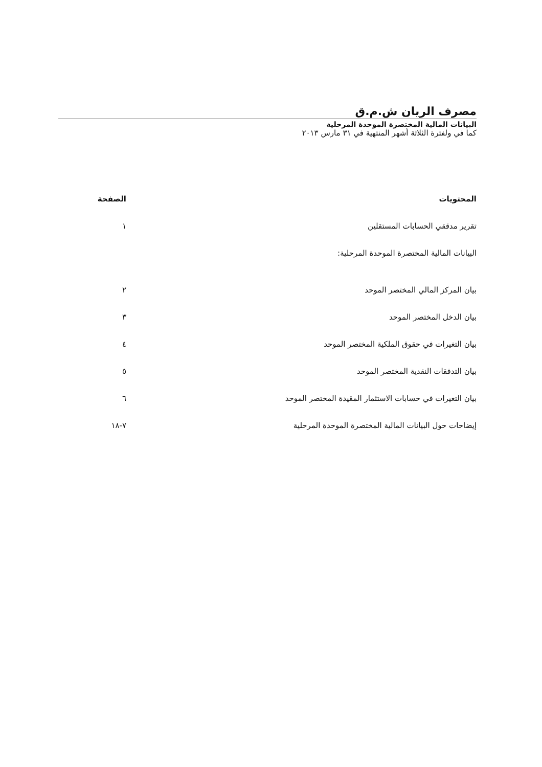مصرف الريان ش.م.ق
البيانات المالية المختصرة الموحدة المرحلية
كما في ولفترة الثلاثة أشهر المنتهية في ٣١ مارس ٢٠١٣
المحتويات الصفحة
تقرير مدققي الحسابات المستقلين ١
البيانات المالية المختصرة الموحدة المرحلية:
بيان المركز المالي المختصر الموحد ٢
بيان الدخل المختصر الموحد ٣
بيان التغيرات في حقوق الملكية المختصر الموحد ٤
بيان التدفقات النقدية المختصر الموحد ٥
بيان التغيرات في حسابات الاستثمار المقيدة المختصر الموحد ٦
إيضاحات حول البيانات المالية المختصرة الموحدة المرحلية ٧-١٨